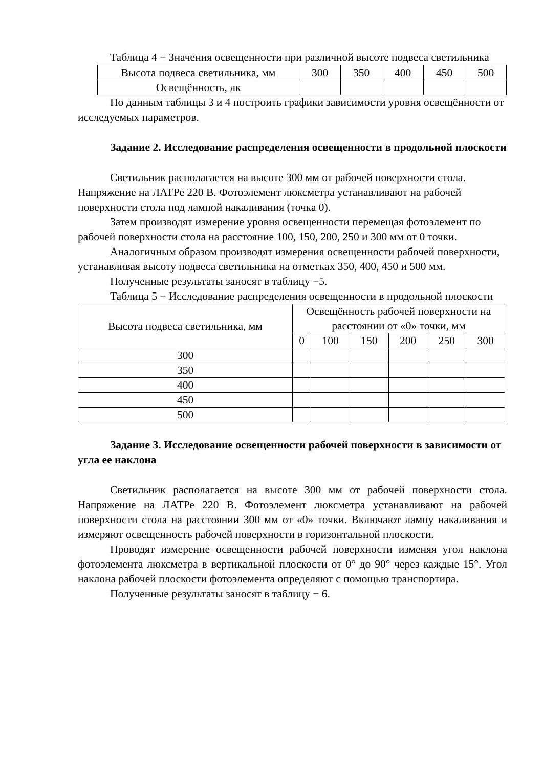Таблица 4 − Значения освещенности при различной высоте подвеса светильника
| Высота подвеса светильника, мм | 300 | 350 | 400 | 450 | 500 |
| Освещённость, лк | | | | | |
По данным таблицы 3 и 4 построить графики зависимости уровня освещённости от исследуемых параметров.
Задание 2. Исследование распределения освещенности в продольной плоскости
Светильник располагается на высоте 300 мм от рабочей поверхности стола. Напряжение на ЛАТРе 220 В. Фотоэлемент люксметра устанавливают на рабочей поверхности стола под лампой накаливания (точка 0).
Затем производят измерение уровня освещенности перемещая фотоэлемент по рабочей поверхности стола на расстояние 100, 150, 200, 250 и 300 мм от 0 точки.
Аналогичным образом производят измерения освещенности рабочей поверхности, устанавливая высоту подвеса светильника на отметках 350, 400, 450 и 500 мм.
Полученные результаты заносят в таблицу −5.
Таблица 5 − Исследование распределения освещенности в продольной плоскости
| Высота подвеса светильника, мм | Освещённость рабочей поверхности на расстоянии от «0» точки, мм | | | | | |
| | 0 | 100 | 150 | 200 | 250 | 300 |
| 300 | | | | | | |
| 350 | | | | | | |
| 400 | | | | | | |
| 450 | | | | | | |
| 500 | | | | | | |
Задание 3. Исследование освещенности рабочей поверхности в зависимости от угла ее наклона
Светильник располагается на высоте 300 мм от рабочей поверхности стола. Напряжение на ЛАТРе 220 В. Фотоэлемент люксметра устанавливают на рабочей поверхности стола на расстоянии 300 мм от «0» точки. Включают лампу накаливания и измеряют освещенность рабочей поверхности в горизонтальной плоскости.
Проводят измерение освещенности рабочей поверхности изменяя угол наклона фотоэлемента люксметра в вертикальной плоскости от 0° до 90° через каждые 15°. Угол наклона рабочей плоскости фотоэлемента определяют с помощью транспортира.
Полученные результаты заносят в таблицу − 6.